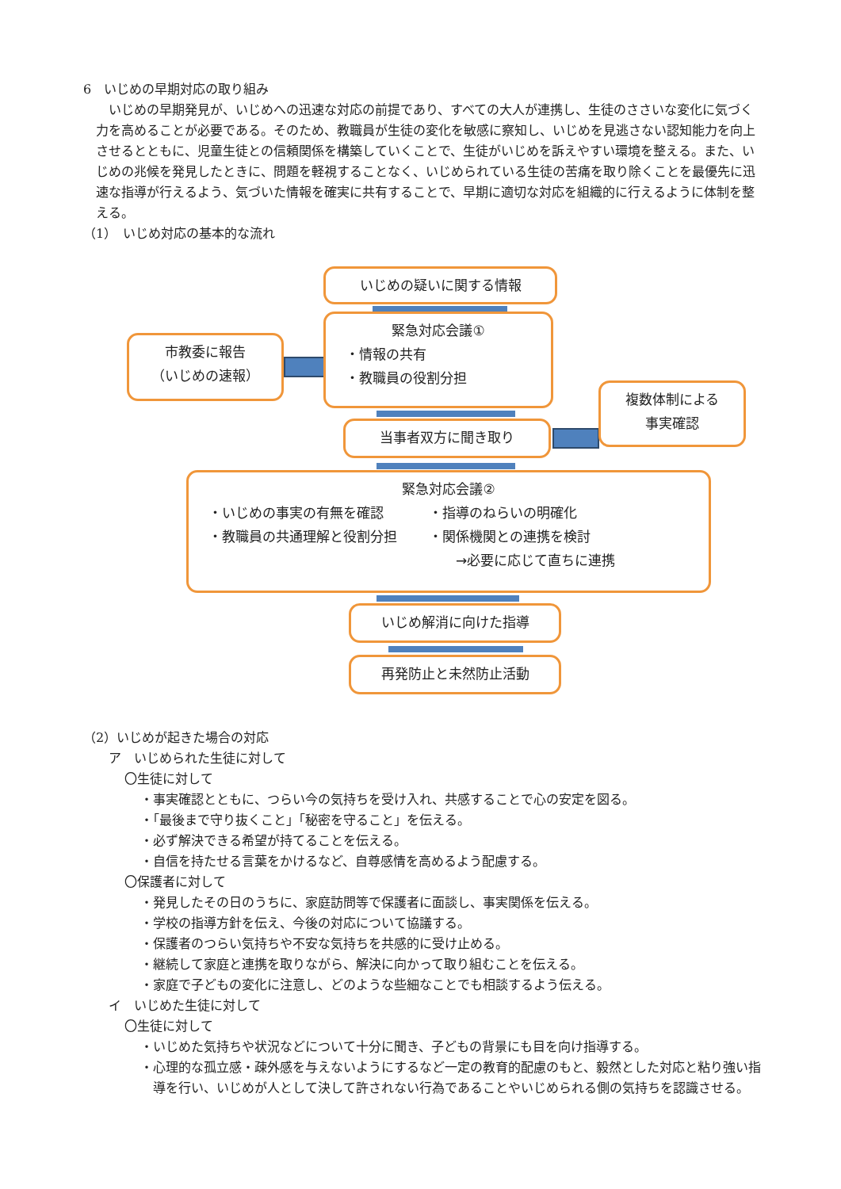6　いじめの早期対応の取り組み
　いじめの早期発見が、いじめへの迅速な対応の前提であり、すべての大人が連携し、生徒のささいな変化に気づく力を高めることが必要である。そのため、教職員が生徒の変化を敏感に察知し、いじめを見逃さない認知能力を向上させるとともに、児童生徒との信頼関係を構築していくことで、生徒がいじめを訴えやすい環境を整える。また、いじめの兆候を発見したときに、問題を軽視することなく、いじめられている生徒の苦痛を取り除くことを最優先に迅速な指導が行えるよう、気づいた情報を確実に共有することで、早期に適切な対応を組織的に行えるように体制を整える。
（1）　いじめ対応の基本的な流れ
いじめの疑いに関する情報
市教委に報告
（いじめの速報）
緊急対応会議①
・情報の共有
・教職員の役割分担
当事者双方に聞き取り
複数体制による
事実確認
緊急対応会議②
・いじめの事実の有無を確認
・教職員の共通理解と役割分担
・指導のねらいの明確化
・関係機関との連携を検討
　　→必要に応じて直ちに連携
いじめ解消に向けた指導
再発防止と未然防止活動
（2）いじめが起きた場合の対応
ア　いじめられた生徒に対して
〇生徒に対して
・事実確認とともに、つらい今の気持ちを受け入れ、共感することで心の安定を図る。
・「最後まで守り抜くこと」「秘密を守ること」を伝える。
・必ず解決できる希望が持てることを伝える。
・自信を持たせる言葉をかけるなど、自尊感情を高めるよう配慮する。
〇保護者に対して
・発見したその日のうちに、家庭訪問等で保護者に面談し、事実関係を伝える。
・学校の指導方針を伝え、今後の対応について協議する。
・保護者のつらい気持ちや不安な気持ちを共感的に受け止める。
・継続して家庭と連携を取りながら、解決に向かって取り組むことを伝える。
・家庭で子どもの変化に注意し、どのような些細なことでも相談するよう伝える。
イ　いじめた生徒に対して
〇生徒に対して
・いじめた気持ちや状況などについて十分に聞き、子どもの背景にも目を向け指導する。
・心理的な孤立感・疎外感を与えないようにするなど一定の教育的配慮のもと、毅然とした対応と粘り強い指導を行い、いじめが人として決して許されない行為であることやいじめられる側の気持ちを認識させる。